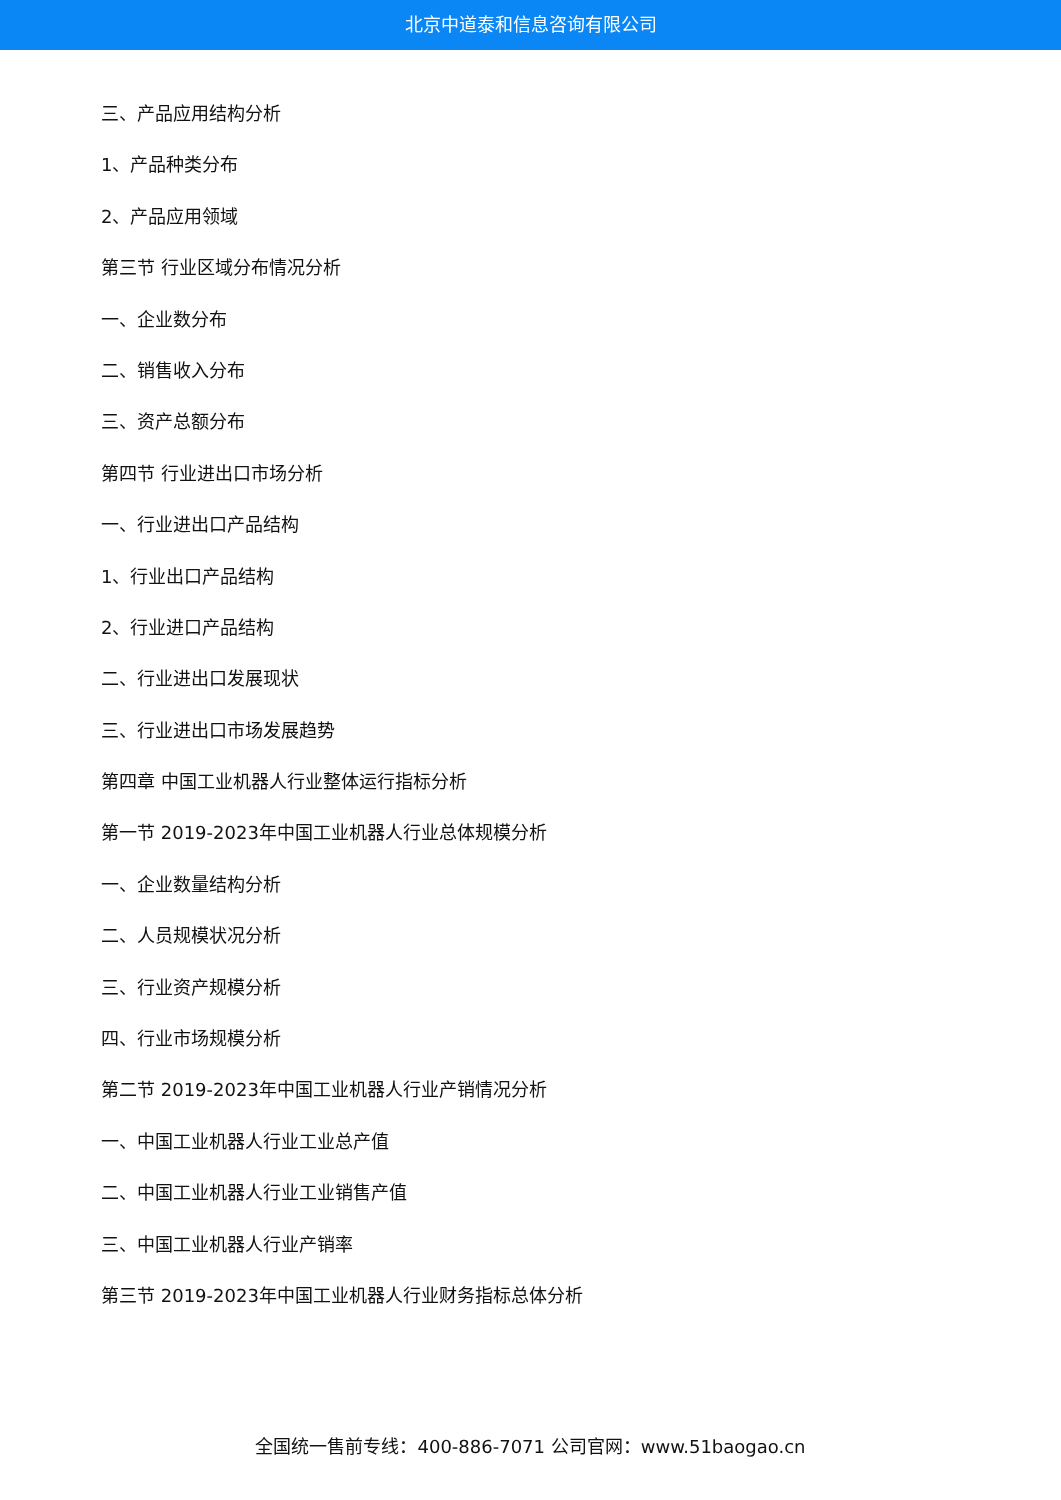北京中道泰和信息咨询有限公司
三、产品应用结构分析
1、产品种类分布
2、产品应用领域
第三节 行业区域分布情况分析
一、企业数分布
二、销售收入分布
三、资产总额分布
第四节 行业进出口市场分析
一、行业进出口产品结构
1、行业出口产品结构
2、行业进口产品结构
二、行业进出口发展现状
三、行业进出口市场发展趋势
第四章 中国工业机器人行业整体运行指标分析
第一节 2019-2023年中国工业机器人行业总体规模分析
一、企业数量结构分析
二、人员规模状况分析
三、行业资产规模分析
四、行业市场规模分析
第二节 2019-2023年中国工业机器人行业产销情况分析
一、中国工业机器人行业工业总产值
二、中国工业机器人行业工业销售产值
三、中国工业机器人行业产销率
第三节 2019-2023年中国工业机器人行业财务指标总体分析
全国统一售前专线：400-886-7071 公司官网：www.51baogao.cn